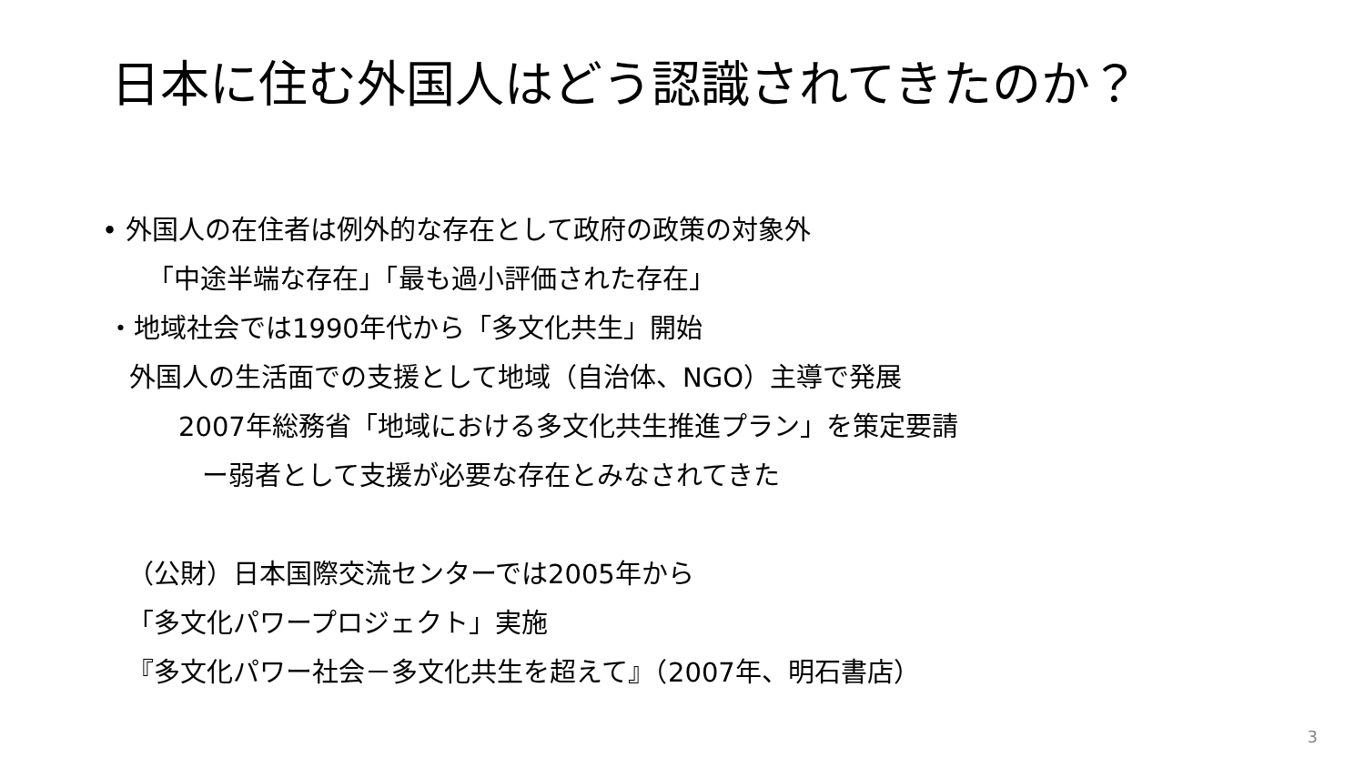日本に住む外国人はどう認識されてきたのか？
• 外国人の在住者は例外的な存在として政府の政策の対象外
「中途半端な存在」「最も過小評価された存在」
・地域社会では1990年代から「多文化共生」開始
外国人の生活面での支援として地域（自治体、NGO）主導で発展
2007年総務省「地域における多文化共生推進プラン」を策定要請
ー弱者として支援が必要な存在とみなされてきた
（公財）日本国際交流センターでは2005年から
「多文化パワープロジェクト」実施
『多文化パワー社会－多文化共生を超えて』（2007年、明石書店）
3